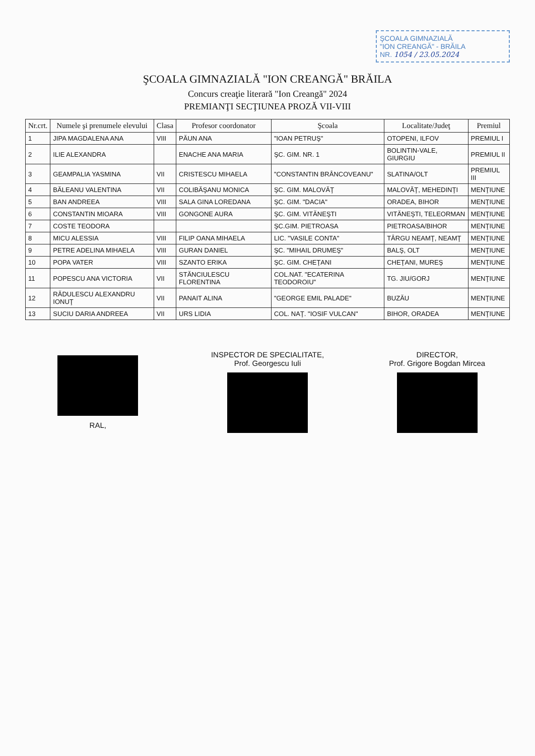ŞCOALA GIMNAZIALĂ
"ION CREANGĂ" - BRĂILA
NR. 1054 / 23.05.2024
ŞCOALA GIMNAZIALĂ "ION CREANGĂ" BRĂILA
Concurs creaţie literară "Ion Creangă" 2024
PREMIANŢI SECŢIUNEA PROZĂ VII-VIII
| Nr.crt. | Numele şi prenumele elevului | Clasa | Profesor coordonator | Şcoala | Localitate/Judeţ | Premiul |
| --- | --- | --- | --- | --- | --- | --- |
| 1 | JIPA MAGDALENA ANA | VIII | PĂUN ANA | "IOAN PETRUŞ" | OTOPENI, ILFOV | PREMIUL I |
| 2 | ILIE ALEXANDRA | | ENACHE ANA MARIA | ŞC. GIM. NR. 1 | BOLINTIN-VALE, GIURGIU | PREMIUL II |
| 3 | GEAMPALIA YASMINA | VII | CRISTESCU MIHAELA | "CONSTANTIN BRÂNCOVEANU" | SLATINA/OLT | PREMIUL III |
| 4 | BĂLEANU VALENTINA | VII | COLIBĂŞANU MONICA | ŞC. GIM. MALOVĂŢ | MALOVĂŢ, MEHEDINŢI | MENŢIUNE |
| 5 | BAN ANDREEA | VIII | SALA GINA LOREDANA | ŞC. GIM. "DACIA" | ORADEA, BIHOR | MENŢIUNE |
| 6 | CONSTANTIN MIOARA | VIII | GONGONE AURA | ŞC. GIM. VITĂNEŞTI | VITĂNEŞTI, TELEORMAN | MENŢIUNE |
| 7 | COSTE TEODORA | | | ŞC.GIM. PIETROASA | PIETROASA/BIHOR | MENŢIUNE |
| 8 | MICU ALESSIA | VIII | FILIP OANA MIHAELA | LIC. "VASILE CONTA" | TÂRGU NEAMŢ, NEAMŢ | MENŢIUNE |
| 9 | PETRE ADELINA MIHAELA | VIII | GURAN DANIEL | ŞC. "MIHAIL DRUMEŞ" | BALŞ, OLT | MENŢIUNE |
| 10 | POPA VATER | VIII | SZANTO ERIKA | ŞC. GIM. CHEŢANI | CHEŢANI, MUREŞ | MENŢIUNE |
| 11 | POPESCU ANA VICTORIA | VII | STĂNCIULESCU FLORENTINA | COL.NAT. "ECATERINA TEODOROIU" | TG. JIU/GORJ | MENŢIUNE |
| 12 | RĂDULESCU ALEXANDRU IONUŢ | VII | PANAIT ALINA | "GEORGE EMIL PALADE" | BUZĂU | MENŢIUNE |
| 13 | SUCIU DARIA ANDREEA | VII | URS LIDIA | COL. NAŢ. "IOSIF VULCAN" | BIHOR, ORADEA | MENŢIUNE |
RAL, INSPECTOR DE SPECIALITATE,
Prof. Georgescu Iuli
DIRECTOR,
Prof. Grigore Bogdan Mircea